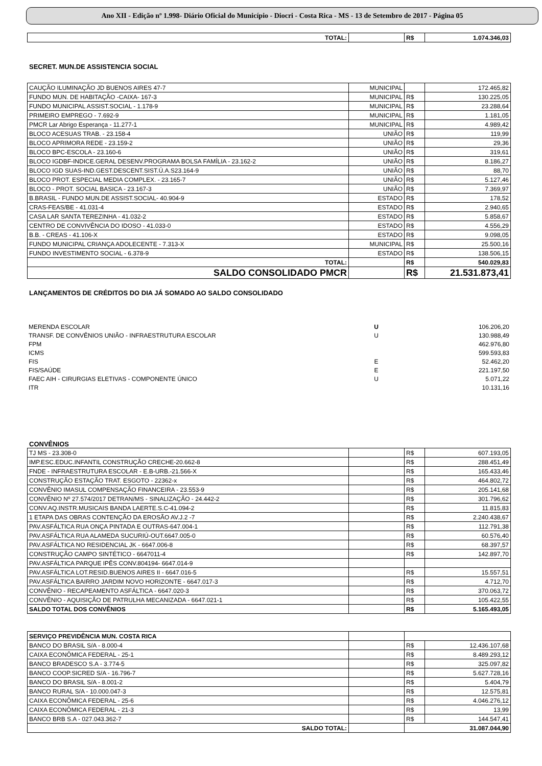Ano XII - Edição nº 1.998- Diário Oficial do Município - Diocri - Costa Rica - MS - 13 de Setembro de 2017 - Página 05
| TOTAL: | | R$ | 1.074.346,03 |
SECRET. MUN.DE ASSISTENCIA SOCIAL
| CAUÇÃO ILUMINAÇÃO JD BUENOS AIRES 47-7 | MUNICIPAL | | 172.465,82 |
| FUNDO MUN. DE HABITAÇÃO -CAIXA- 167-3 | MUNICIPAL | R$ | 130.225,05 |
| FUNDO MUNICIPAL ASSIST.SOCIAL - 1.178-9 | MUNICIPAL | R$ | 23.288,64 |
| PRIMEIRO EMPREGO - 7.692-9 | MUNICIPAL | R$ | 1.181,05 |
| PMCR Lar Abrigo Esperança - 11.277-1 | MUNICIPAL | R$ | 4.989,42 |
| BLOCO ACESUAS TRAB. - 23.158-4 | UNIÃO | R$ | 119,99 |
| BLOCO APRIMORA REDE - 23.159-2 | UNIÃO | R$ | 29,36 |
| BLOCO BPC-ESCOLA - 23.160-6 | UNIÃO | R$ | 319,61 |
| BLOCO IGDBF-INDICE.GERAL DESENV.PROGRAMA BOLSA FAMÍLIA - 23.162-2 | UNIÃO | R$ | 8.186,27 |
| BLOCO IGD SUAS-IND.GEST.DESCENT.SIST.Ú.A.S23.164-9 | UNIÃO | R$ | 88,70 |
| BLOCO PROT. ESPECIAL MEDIA COMPLEX. - 23.165-7 | UNIÃO | R$ | 5.127,46 |
| BLOCO - PROT. SOCIAL BASICA - 23.167-3 | UNIÃO | R$ | 7.369,97 |
| B.BRASIL - FUNDO MUN.DE ASSIST.SOCIAL- 40.904-9 | ESTADO | R$ | 178,52 |
| CRAS-FEAS/BE - 41.031-4 | ESTADO | R$ | 2.940,65 |
| CASA LAR SANTA TEREZINHA - 41.032-2 | ESTADO | R$ | 5.858,67 |
| CENTRO DE CONVIVÊNCIA DO IDOSO - 41.033-0 | ESTADO | R$ | 4.556,29 |
| B.B. - CREAS - 41.106-X | ESTADO | R$ | 9.098,05 |
| FUNDO MUNICIPAL CRIANÇA ADOLECENTE - 7.313-X | MUNICIPAL | R$ | 25.500,16 |
| FUNDO INVESTIMENTO SOCIAL - 6.378-9 | ESTADO | R$ | 138.506,15 |
| TOTAL: | | R$ | 540.029,83 |
| SALDO CONSOLIDADO PMCR | | R$ | 21.531.873,41 |
LANÇAMENTOS DE CRÉDITOS DO DIA JÁ SOMADO AO SALDO CONSOLIDADO
| MERENDA ESCOLAR | U | | 106.206,20 |
| TRANSF. DE CONVÊNIOS UNIÃO - INFRAESTRUTURA ESCOLAR | U | | 130.988,49 |
| FPM | | | 462.976,80 |
| ICMS | | | 599.593,83 |
| FIS | E | | 52.462,20 |
| FIS/SAÚDE | E | | 221.197,50 |
| FAEC AIH - CIRURGIAS ELETIVAS - COMPONENTE ÚNICO | U | | 5.071,22 |
| ITR | | | 10.131,16 |
CONVÊNIOS
| TJ MS - 23.308-0 | | R$ | 607.193,05 |
| IMP.ESC.EDUC.INFANTIL CONSTRUÇÃO CRECHE-20.662-8 | | R$ | 288.451,49 |
| FNDE - INFRAESTRUTURA ESCOLAR - E.B-URB.-21.566-X | | R$ | 165.433,46 |
| CONSTRUÇÃO ESTAÇÃO TRAT. ESGOTO - 22362-x | | R$ | 464.802,72 |
| CONVÊNIO IMASUL COMPENSAÇÃO FINANCEIRA - 23.553-9 | | R$ | 205.141,68 |
| CONVÊNIO Nº 27.574/2017 DETRAN/MS - SINALIZAÇÃO - 24.442-2 | | R$ | 301.796,62 |
| CONV.AQ.INSTR.MUSICAIS BANDA LAERTE.S.C-41.094-2 | | R$ | 11.815,83 |
| 1 ETAPA DAS OBRAS CONTENÇÃO DA EROSÃO AV.J.2 -7 | | R$ | 2.240.438,67 |
| PAV.ASFÁLTICA RUA ONÇA PINTADA E OUTRAS-647.004-1 | | R$ | 112.791,38 |
| PAV.ASFÁLTICA RUA ALAMEDA SUCURIÚ-OUT.6647.005-0 | | R$ | 60.576,40 |
| PAV.ASFÁLTICA NO RESIDENCIAL JK - 6647.006-8 | | R$ | 68.397,57 |
| CONSTRUÇÃO CAMPO SINTÉTICO - 6647011-4 | | R$ | 142.897,70 |
| PAV.ASFÁLTICA PARQUE IPÊS CONV.804194- 6647.014-9 | | | |
| PAV.ASFÁLTICA LOT.RESID.BUENOS AIRES II - 6647.016-5 | | R$ | 15.557,51 |
| PAV.ASFÁLTICA BAIRRO JARDIM NOVO HORIZONTE - 6647.017-3 | | R$ | 4.712,70 |
| CONVÊNIO - RECAPEAMENTO ASFÁLTICA - 6647.020-3 | | R$ | 370.063,72 |
| CONVÊNIO - AQUISIÇÃO DE PATRULHA MECANIZADA - 6647.021-1 | | R$ | 105.422,55 |
| SALDO TOTAL DOS CONVÊNIOS | | R$ | 5.165.493,05 |
| SERVIÇO PREVIDÊNCIA MUN. COSTA RICA | | | |
| BANCO DO BRASIL S/A - 8.000-4 | | R$ | 12.436.107,68 |
| CAIXA ECONÔMICA FEDERAL - 25-1 | | R$ | 8.489.293,12 |
| BANCO BRADESCO S.A - 3.774-5 | | R$ | 325.097,82 |
| BANCO COOP.SICRED S/A - 16.796-7 | | R$ | 5.627.728,16 |
| BANCO DO BRASIL S/A - 8.001-2 | | R$ | 5.404,79 |
| BANCO RURAL S/A - 10.000.047-3 | | R$ | 12.575,81 |
| CAIXA ECONÔMICA FEDERAL - 25-6 | | R$ | 4.046.276,12 |
| CAIXA ECONÔMICA FEDERAL - 21-3 | | R$ | 13,99 |
| BANCO BRB S.A - 027.043.362-7 | | R$ | 144.547,41 |
| SALDO TOTAL: | | 31.087.044,90 | |